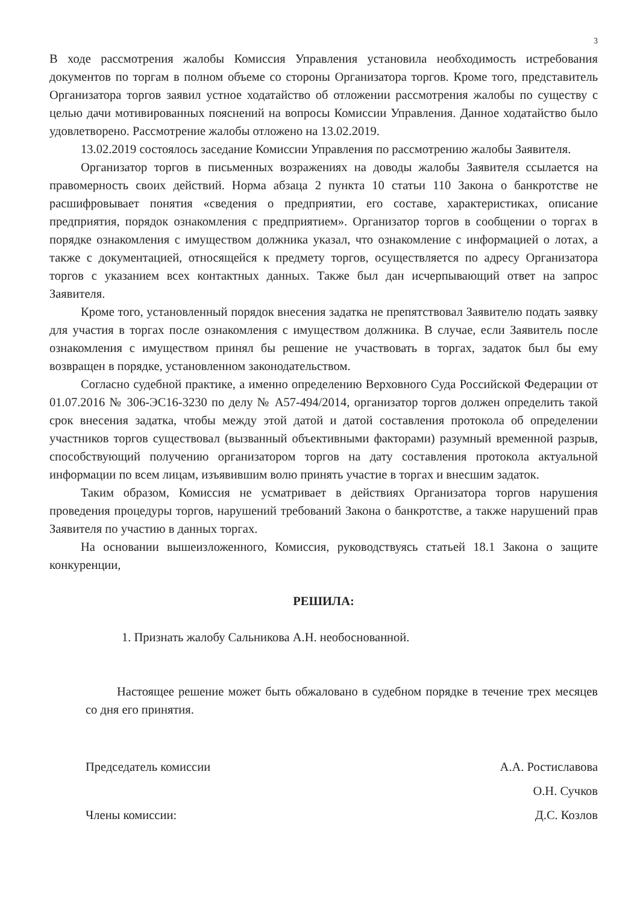3
В ходе рассмотрения жалобы Комиссия Управления установила необходимость истребования документов по торгам в полном объеме со стороны Организатора торгов. Кроме того, представитель Организатора торгов заявил устное ходатайство об отложении рассмотрения жалобы по существу с целью дачи мотивированных пояснений на вопросы Комиссии Управления. Данное ходатайство было удовлетворено. Рассмотрение жалобы отложено на 13.02.2019.
13.02.2019 состоялось заседание Комиссии Управления по рассмотрению жалобы Заявителя.
Организатор торгов в письменных возражениях на доводы жалобы Заявителя ссылается на правомерность своих действий. Норма абзаца 2 пункта 10 статьи 110 Закона о банкротстве не расшифровывает понятия «сведения о предприятии, его составе, характеристиках, описание предприятия, порядок ознакомления с предприятием». Организатор торгов в сообщении о торгах в порядке ознакомления с имуществом должника указал, что ознакомление с информацией о лотах, а также с документацией, относящейся к предмету торгов, осуществляется по адресу Организатора торгов с указанием всех контактных данных. Также был дан исчерпывающий ответ на запрос Заявителя.
Кроме того, установленный порядок внесения задатка не препятствовал Заявителю подать заявку для участия в торгах после ознакомления с имуществом должника. В случае, если Заявитель после ознакомления с имуществом принял бы решение не участвовать в торгах, задаток был бы ему возвращен в порядке, установленном законодательством.
Согласно судебной практике, а именно определению Верховного Суда Российской Федерации от 01.07.2016 № 306-ЭС16-3230 по делу № А57-494/2014, организатор торгов должен определить такой срок внесения задатка, чтобы между этой датой и датой составления протокола об определении участников торгов существовал (вызванный объективными факторами) разумный временной разрыв, способствующий получению организатором торгов на дату составления протокола актуальной информации по всем лицам, изъявившим волю принять участие в торгах и внесшим задаток.
Таким образом, Комиссия не усматривает в действиях Организатора торгов нарушения проведения процедуры торгов, нарушений требований Закона о банкротстве, а также нарушений прав Заявителя по участию в данных торгах.
На основании вышеизложенного, Комиссия, руководствуясь статьей 18.1 Закона о защите конкуренции,
РЕШИЛА:
1. Признать жалобу Сальникова А.Н. необоснованной.
Настоящее решение может быть обжаловано в судебном порядке в течение трех месяцев со дня его принятия.
Председатель комиссии
Члены комиссии:
А.А. Ростиславова
О.Н. Сучков
Д.С. Козлов